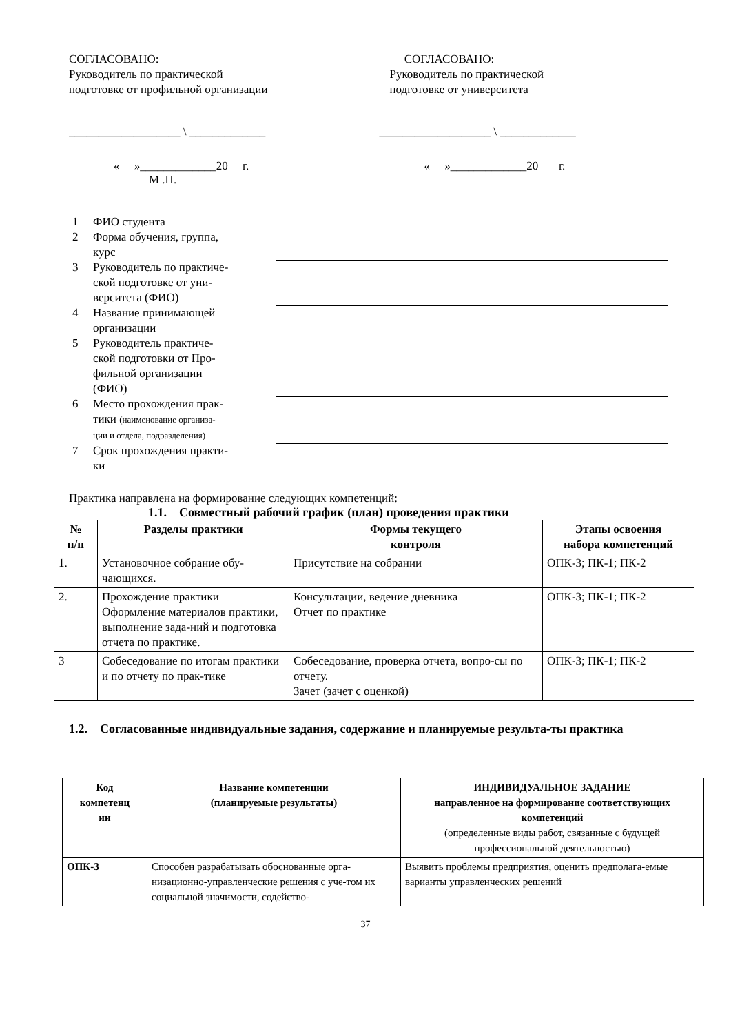СОГЛАСОВАНО:
Руководитель по практической
подготовке от профильной организации
СОГЛАСОВАНО:
Руководитель по практической
подготовке от университета
___________________ \ _____________
___________________ \ _____________
« »_____________20 г.
М .П.
« »_____________20 г.
| 1 | ФИО студента | |
| 2 | Форма обучения, группа, курс | |
| 3 | Руководитель по практиче- ской подготовке от уни- верситета (ФИО) | |
| 4 | Название принимающей организации | |
| 5 | Руководитель практиче- ской подготовки от Про- фильной организации (ФИО) | |
| 6 | Место прохождения прак- тики (наименование организа- ции и отдела, подразделения) | |
| 7 | Срок прохождения практи- ки | |
Практика направлена на формирование следующих компетенций:
1.1. Совместный рабочий график (план) проведения практики
| № п/п | Разделы практики | Формы текущего контроля | Этапы освоения набора компетенций |
| --- | --- | --- | --- |
| 1. | Установочное собрание обу- чающихся. | Присутствие на собрании | ОПК-3; ПК-1; ПК-2 |
| 2. | Прохождение практики Оформление материалов практики, выполнение зада-ний и подготовка отчета по практике. | Консультации, ведение дневника Отчет по практике | ОПК-3; ПК-1; ПК-2 |
| 3 | Собеседование по итогам практики и по отчету по прак-тике | Собеседование, проверка отчета, вопро-сы по отчету. Зачет (зачет с оценкой) | ОПК-3; ПК-1; ПК-2 |
1.2. Согласованные индивидуальные задания, содержание и планируемые результа-ты практика
| Код компетенц ии | Название компетенции (планируемые результаты) | ИНДИВИДУАЛЬНОЕ ЗАДАНИЕ направленное на формирование соответствующих компетенций (определенные виды работ, связанные с будущей профессиональной деятельностью) |
| --- | --- | --- |
| ОПК-3 | Способен разрабатывать обоснованные орга-низационно-управленческие решения с уче-том их социальной значимости, содейство- | Выявить проблемы предприятия, оценить предполага-емые варианты управленческих решений |
37